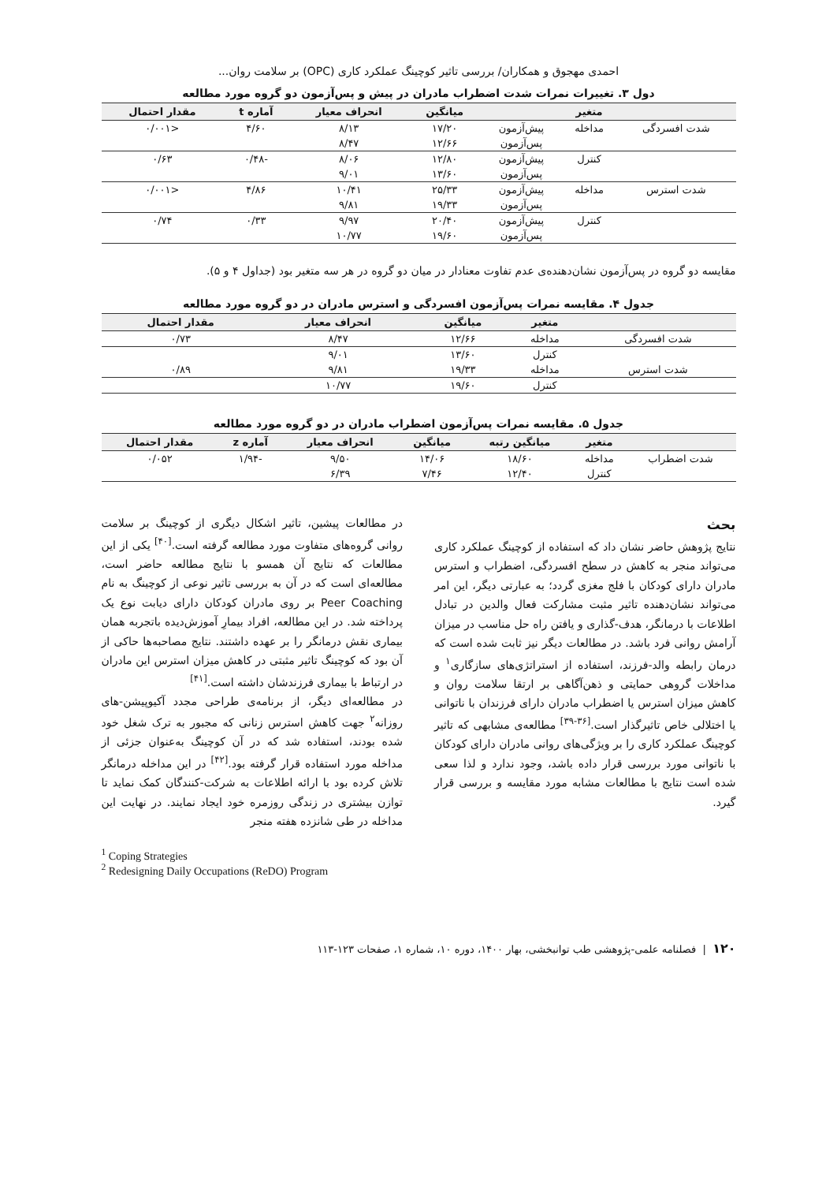احمدی مهجوق و همکاران/ بررسی تاثیر کوچینگ عملکرد کاری (OPC) بر سلامت روان...
دول ۳. تغییرات نمرات شدت اضطراب مادران در پیش و پس‌آزمون دو گروه مورد مطالعه
| | متغیر | | میانگین | انحراف معیار | آماره t | مقدار احتمال |
| --- | --- | --- | --- | --- | --- | --- |
| شدت افسردگی | مداخله | پیش‌آزمون | ۱۷/۲۰ | ۸/۱۳ | ۴/۶۰ | <۰/۰۰۱ |
| | | پس‌آزمون | ۱۲/۶۶ | ۸/۴۷ | | |
| | کنترل | پیش‌آزمون | ۱۲/۸۰ | ۸/۰۶ | -۰/۴۸ | ۰/۶۳ |
| | | پس‌آزمون | ۱۳/۶۰ | ۹/۰۱ | | |
| شدت استرس | مداخله | پیش‌آزمون | ۲۵/۳۳ | ۱۰/۴۱ | ۴/۸۶ | <۰/۰۰۱ |
| | | پس‌آزمون | ۱۹/۳۳ | ۹/۸۱ | | |
| | کنترل | پیش‌آزمون | ۲۰/۴۰ | ۹/۹۷ | ۰/۳۳ | ۰/۷۴ |
| | | پس‌آزمون | ۱۹/۶۰ | ۱۰/۷۷ | | |
مقایسه دو گروه در پس‌آزمون نشان‌دهنده‌ی عدم تفاوت معنادار در میان دو گروه در هر سه متغیر بود (جداول ۴ و ۵).
جدول ۴. مقایسه نمرات پس‌آزمون افسردگی و استرس مادران در دو گروه مورد مطالعه
| | متغیر | میانگین | انحراف معیار | مقدار احتمال |
| --- | --- | --- | --- | --- |
| شدت افسردگی | مداخله | ۱۲/۶۶ | ۸/۴۷ | ۰/۷۳ |
| | کنترل | ۱۳/۶۰ | ۹/۰۱ | |
| شدت استرس | مداخله | ۱۹/۳۳ | ۹/۸۱ | ۰/۸۹ |
| | کنترل | ۱۹/۶۰ | ۱۰/۷۷ | |
جدول ۵. مقایسه نمرات پس‌آزمون اضطراب مادران در دو گروه مورد مطالعه
| | متغیر | میانگین رتبه | میانگین | انحراف معیار | آماره z | مقدار احتمال |
| --- | --- | --- | --- | --- | --- | --- |
| شدت اضطراب | مداخله | ۱۸/۶۰ | ۱۴/۰۶ | ۹/۵۰ | -۱/۹۴ | ۰/۰۵۲ |
| | کنترل | ۱۲/۴۰ | ۷/۴۶ | ۶/۳۹ | | |
بحث
نتایج پژوهش حاضر نشان داد که استفاده از کوچینگ عملکرد کاری می‌تواند منجر به کاهش در سطح افسردگی، اضطراب و استرس مادران دارای کودکان با فلج مغزی گردد؛ به عبارتی دیگر، این امر می‌تواند نشان‌دهنده تاثیر مثبت مشارکت فعال والدین در تبادل اطلاعات با درمانگر، هدف-گذاری و یافتن راه حل مناسب در میزان آرامش روانی فرد باشد. در مطالعات دیگر نیز ثابت شده است که درمان رابطه والد-فرزند، استفاده از استراتژی‌های سازگاری<sup>۱</sup> و مداخلات گروهی حمایتی و ذهن‌آگاهی بر ارتقا سلامت روان و کاهش میزان استرس یا اضطراب مادران دارای فرزندان با ناتوانی یا اختلالی خاص تاثیرگذار است.<sup>[۳۶-۳۹]</sup> مطالعه‌ی مشابهی که تاثیر کوچینگ عملکرد کاری را بر ویژگی‌های روانی مادران دارای کودکان با ناتوانی مورد بررسی قرار داده باشد، وجود ندارد و لذا سعی شده است نتایج با مطالعات مشابه مورد مقایسه و بررسی قرار گیرد.
در مطالعات پیشین، تاثیر اشکال دیگری از کوچینگ بر سلامت روانی گروه‌های متفاوت مورد مطالعه گرفته است.<sup>[۴۰]</sup> یکی از این مطالعات که نتایج آن همسو با نتایج مطالعه حاضر است، مطالعه‌ای است که در آن به بررسی تاثیر نوعی از کوچینگ به نام Peer Coaching بر روی مادران کودکان دارای دیابت نوع یک پرداخته شد. در این مطالعه، افراد بیمارِ آموزش‌دیده باتجربه همان بیماری نقش درمانگر را بر عهده داشتند. نتایج مصاحبه‌ها حاکی از آن بود که کوچینگ تاثیر مثبتی در کاهش میزان استرس این مادران در ارتباط با بیماری فرزندشان داشته است.<sup>[۴۱]</sup>
در مطالعه‌ای دیگر، از برنامه‌ی طراحی مجدد آکیوپیشن-های روزانه<sup>۲</sup> جهت کاهش استرس زنانی که مجبور به ترک شغل خود شده بودند، استفاده شد که در آن کوچینگ به‌عنوان جزئی از مداخله مورد استفاده قرار گرفته بود.<sup>[۴۲]</sup> در این مداخله درمانگر تلاش کرده بود با ارائه اطلاعات به شرکت-کنندگان کمک نماید تا توازن بیشتری در زندگی روزمره خود ایجاد نمایند. در نهایت این مداخله در طی شانزده هفته منجر
<sup>1</sup> Coping Strategies
<sup>2</sup> Redesigning Daily Occupations (ReDO) Program
۱۲۰ | فصلنامه علمی-پژوهشی طب توانبخشی، بهار ۱۴۰۰، دوره ۱۰، شماره ۱، صفحات ۱۲۳-۱۱۳